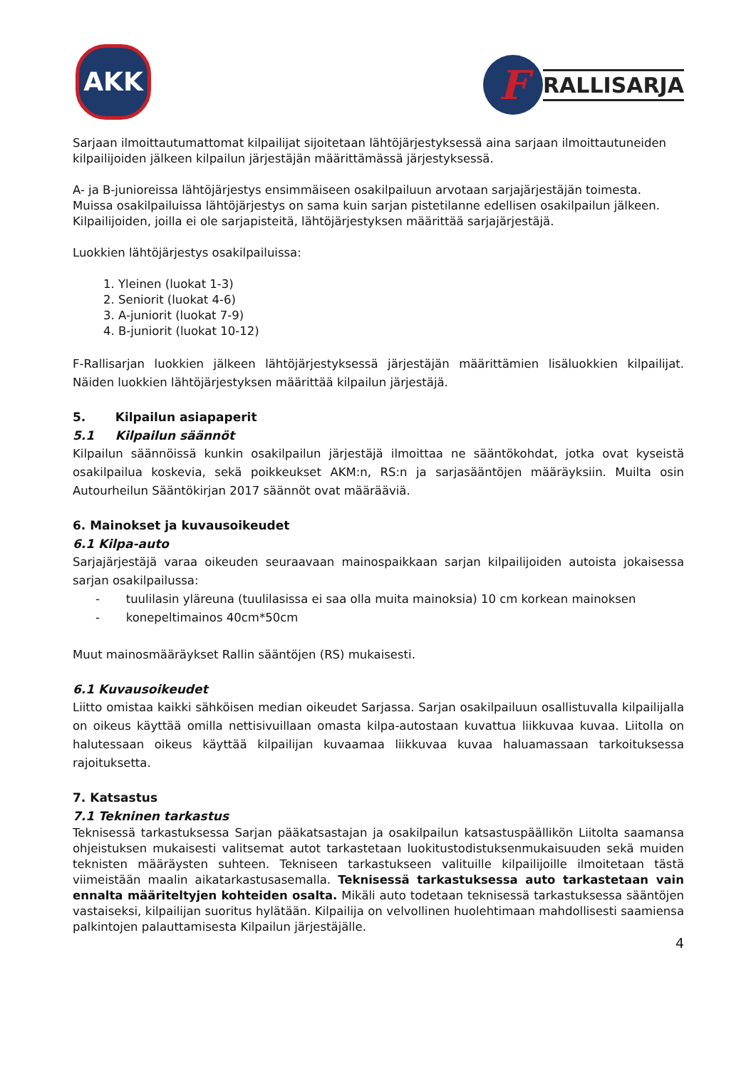AKK
F
RALLISARJA
Sarjaan ilmoittautumattomat kilpailijat sijoitetaan lähtöjärjestyksessä aina sarjaan ilmoittautuneiden kilpailijoiden jälkeen kilpailun järjestäjän määrittämässä järjestyksessä.
A- ja B-junioreissa lähtöjärjestys ensimmäiseen osakilpailuun arvotaan sarjajärjestäjän toimesta. Muissa osakilpailuissa lähtöjärjestys on sama kuin sarjan pistetilanne edellisen osakilpailun jälkeen. Kilpailijoiden, joilla ei ole sarjapisteitä, lähtöjärjestyksen määrittää sarjajärjestäjä.
Luokkien lähtöjärjestys osakilpailuissa:
1. Yleinen (luokat 1-3)
2. Seniorit (luokat 4-6)
3. A-juniorit (luokat 7-9)
4. B-juniorit (luokat 10-12)
F-Rallisarjan luokkien jälkeen lähtöjärjestyksessä järjestäjän määrittämien lisäluokkien kilpailijat. Näiden luokkien lähtöjärjestyksen määrittää kilpailun järjestäjä.
5. Kilpailun asiapaperit
5.1 Kilpailun säännöt
Kilpailun säännöissä kunkin osakilpailun järjestäjä ilmoittaa ne sääntökohdat, jotka ovat kyseistä osakilpailua koskevia, sekä poikkeukset AKM:n, RS:n ja sarjasääntöjen määräyksiin. Muilta osin Autourheilun Sääntökirjan 2017 säännöt ovat määrääviä.
6. Mainokset ja kuvausoikeudet
6.1 Kilpa-auto
Sarjajärjestäjä varaa oikeuden seuraavaan mainospaikkaan sarjan kilpailijoiden autoista jokaisessa sarjan osakilpailussa:
- tuulilasin yläreuna (tuulilasissa ei saa olla muita mainoksia) 10 cm korkean mainoksen
- konepeltimainos 40cm*50cm
Muut mainosmääräykset Rallin sääntöjen (RS) mukaisesti.
6.1 Kuvausoikeudet
Liitto omistaa kaikki sähköisen median oikeudet Sarjassa. Sarjan osakilpailuun osallistuvalla kilpailijalla on oikeus käyttää omilla nettisivuillaan omasta kilpa-autostaan kuvattua liikkuvaa kuvaa. Liitolla on halutessaan oikeus käyttää kilpailijan kuvaamaa liikkuvaa kuvaa haluamassaan tarkoituksessa rajoituksetta.
7. Katsastus
7.1 Tekninen tarkastus
Teknisessä tarkastuksessa Sarjan pääkatsastajan ja osakilpailun katsastuspäällikön Liitolta saamansa ohjeistuksen mukaisesti valitsemat autot tarkastetaan luokitustodistuksenmukaisuuden sekä muiden teknisten määräysten suhteen. Tekniseen tarkastukseen valituille kilpailijoille ilmoitetaan tästä viimeistään maalin aikatarkastusasemalla. Teknisessä tarkastuksessa auto tarkastetaan vain ennalta määriteltyjen kohteiden osalta. Mikäli auto todetaan teknisessä tarkastuksessa sääntöjen vastaiseksi, kilpailijan suoritus hylätään. Kilpailija on velvollinen huolehtimaan mahdollisesti saamiensa palkintojen palauttamisesta Kilpailun järjestäjälle.
4